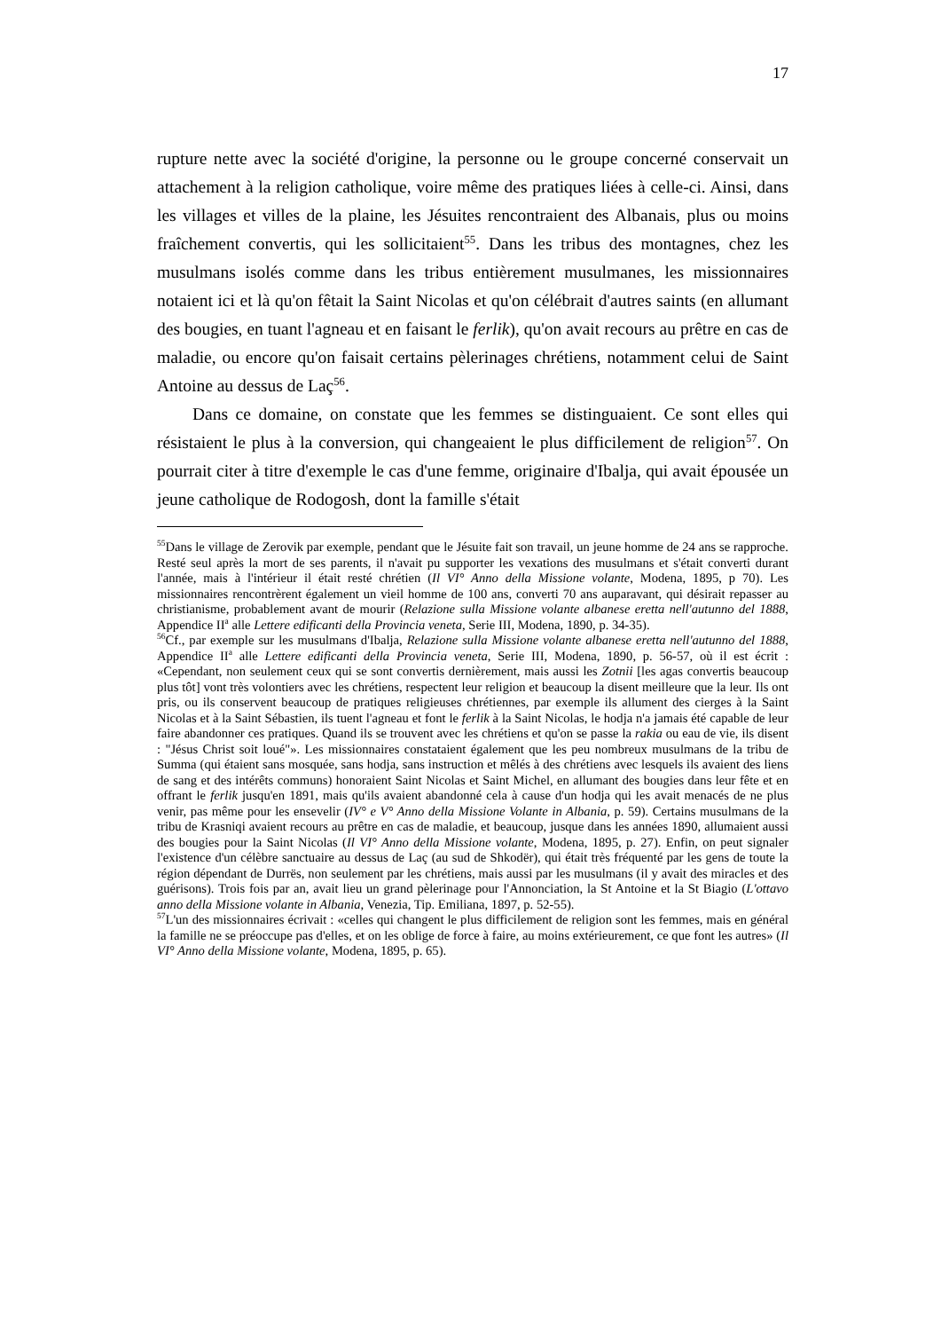17
rupture nette avec la société d'origine, la personne ou le groupe concerné conservait un attachement à la religion catholique, voire même des pratiques liées à celle-ci. Ainsi, dans les villages et villes de la plaine, les Jésuites rencontraient des Albanais, plus ou moins fraîchement convertis, qui les sollicitaient<sup>55</sup>. Dans les tribus des montagnes, chez les musulmans isolés comme dans les tribus entièrement musulmanes, les missionnaires notaient ici et là qu'on fêtait la Saint Nicolas et qu'on célébrait d'autres saints (en allumant des bougies, en tuant l'agneau et en faisant le ferlik), qu'on avait recours au prêtre en cas de maladie, ou encore qu'on faisait certains pèlerinages chrétiens, notamment celui de Saint Antoine au dessus de Laç<sup>56</sup>.
Dans ce domaine, on constate que les femmes se distinguaient. Ce sont elles qui résistaient le plus à la conversion, qui changeaient le plus difficilement de religion<sup>57</sup>. On pourrait citer à titre d'exemple le cas d'une femme, originaire d'Ibalja, qui avait épousée un jeune catholique de Rodogosh, dont la famille s'était
<sup>55</sup> Dans le village de Zerovik par exemple, pendant que le Jésuite fait son travail, un jeune homme de 24 ans se rapproche. Resté seul après la mort de ses parents, il n'avait pu supporter les vexations des musulmans et s'était converti durant l'année, mais à l'intérieur il était resté chrétien (Il VI° Anno della Missione volante, Modena, 1895, p 70). Les missionnaires rencontrèrent également un vieil homme de 100 ans, converti 70 ans auparavant, qui désirait repasser au christianisme, probablement avant de mourir (Relazione sulla Missione volante albanese eretta nell'autunno del 1888, Appendice II<sup>a</sup> alle Lettere edificanti della Provincia veneta, Serie III, Modena, 1890, p. 34-35).
<sup>56</sup> Cf., par exemple sur les musulmans d'Ibalja, Relazione sulla Missione volante albanese eretta nell'autunno del 1888, Appendice II<sup>a</sup> alle Lettere edificanti della Provincia veneta, Serie III, Modena, 1890, p. 56-57, où il est écrit : «Cependant, non seulement ceux qui se sont convertis dernièrement, mais aussi les Zotnii [les agas convertis beaucoup plus tôt] vont très volontiers avec les chrétiens, respectent leur religion et beaucoup la disent meilleure que la leur. Ils ont pris, ou ils conservent beaucoup de pratiques religieuses chrétiennes, par exemple ils allument des cierges à la Saint Nicolas et à la Saint Sébastien, ils tuent l'agneau et font le ferlik à la Saint Nicolas, le hodja n'a jamais été capable de leur faire abandonner ces pratiques. Quand ils se trouvent avec les chrétiens et qu'on se passe la rakia ou eau de vie, ils disent : "Jésus Christ soit loué"». Les missionnaires constataient également que les peu nombreux musulmans de la tribu de Summa (qui étaient sans mosquée, sans hodja, sans instruction et mêlés à des chrétiens avec lesquels ils avaient des liens de sang et des intérêts communs) honoraient Saint Nicolas et Saint Michel, en allumant des bougies dans leur fête et en offrant le ferlik jusqu'en 1891, mais qu'ils avaient abandonné cela à cause d'un hodja qui les avait menacés de ne plus venir, pas même pour les ensevelir (IV° e V° Anno della Missione Volante in Albania, p. 59). Certains musulmans de la tribu de Krasniqi avaient recours au prêtre en cas de maladie, et beaucoup, jusque dans les années 1890, allumaient aussi des bougies pour la Saint Nicolas (Il VI° Anno della Missione volante, Modena, 1895, p. 27). Enfin, on peut signaler l'existence d'un célèbre sanctuaire au dessus de Laç (au sud de Shkodër), qui était très fréquenté par les gens de toute la région dépendant de Durrës, non seulement par les chrétiens, mais aussi par les musulmans (il y avait des miracles et des guérisons). Trois fois par an, avait lieu un grand pèlerinage pour l'Annonciation, la St Antoine et la St Biagio (L'ottavo anno della Missione volante in Albania, Venezia, Tip. Emiliana, 1897, p. 52-55).
<sup>57</sup> L'un des missionnaires écrivait : «celles qui changent le plus difficilement de religion sont les femmes, mais en général la famille ne se préoccupe pas d'elles, et on les oblige de force à faire, au moins extérieurement, ce que font les autres» (Il VI° Anno della Missione volante, Modena, 1895, p. 65).